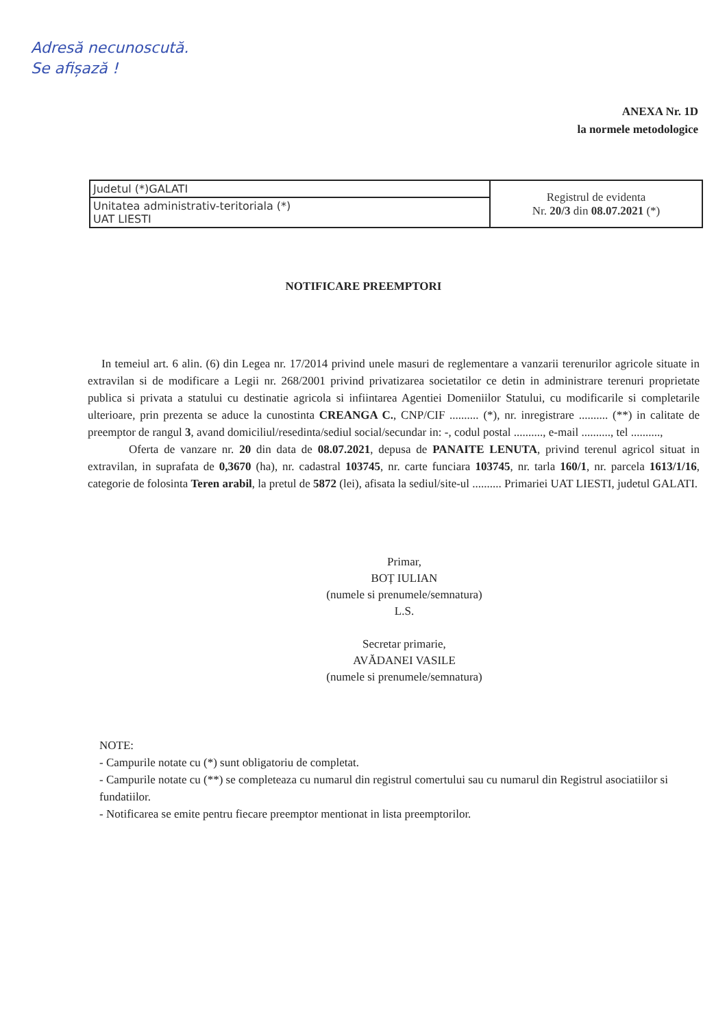Adresă necunoscută.
Se afișază !
ANEXA Nr. 1D
la normele metodologice
| Judetul (*)GALATI | Registrul de evidenta Nr. 20/3 din 08.07.2021 (*) |
| Unitatea administrativ-teritoriala (*) UAT LIESTI | |
NOTIFICARE PREEMPTORI
In temeiul art. 6 alin. (6) din Legea nr. 17/2014 privind unele masuri de reglementare a vanzarii terenurilor agricole situate in extravilan si de modificare a Legii nr. 268/2001 privind privatizarea societatilor ce detin in administrare terenuri proprietate publica si privata a statului cu destinatie agricola si infiintarea Agentiei Domeniilor Statului, cu modificarile si completarile ulterioare, prin prezenta se aduce la cunostinta CREANGA C., CNP/CIF .......... (*), nr. inregistrare .......... (**) in calitate de preemptor de rangul 3, avand domiciliul/resedinta/sediul social/secundar in: -, codul postal .........., e-mail .........., tel ..........,
Oferta de vanzare nr. 20 din data de 08.07.2021, depusa de PANAITE LENUTA, privind terenul agricol situat in extravilan, in suprafata de 0,3670 (ha), nr. cadastral 103745, nr. carte funciara 103745, nr. tarla 160/1, nr. parcela 1613/1/16, categorie de folosinta Teren arabil, la pretul de 5872 (lei), afisata la sediul/site-ul .......... Primariei UAT LIESTI, judetul GALATI.
Primar,
BOȚ IULIAN
(numele si prenumele/semnatura)
L.S.
Secretar primarie,
AVĂDANEI VASILE
(numele si prenumele/semnatura)
NOTE:
- Campurile notate cu (*) sunt obligatoriu de completat.
- Campurile notate cu (**) se completeaza cu numarul din registrul comertului sau cu numarul din Registrul asociatiilor si fundatiilor.
- Notificarea se emite pentru fiecare preemptor mentionat in lista preemptorilor.